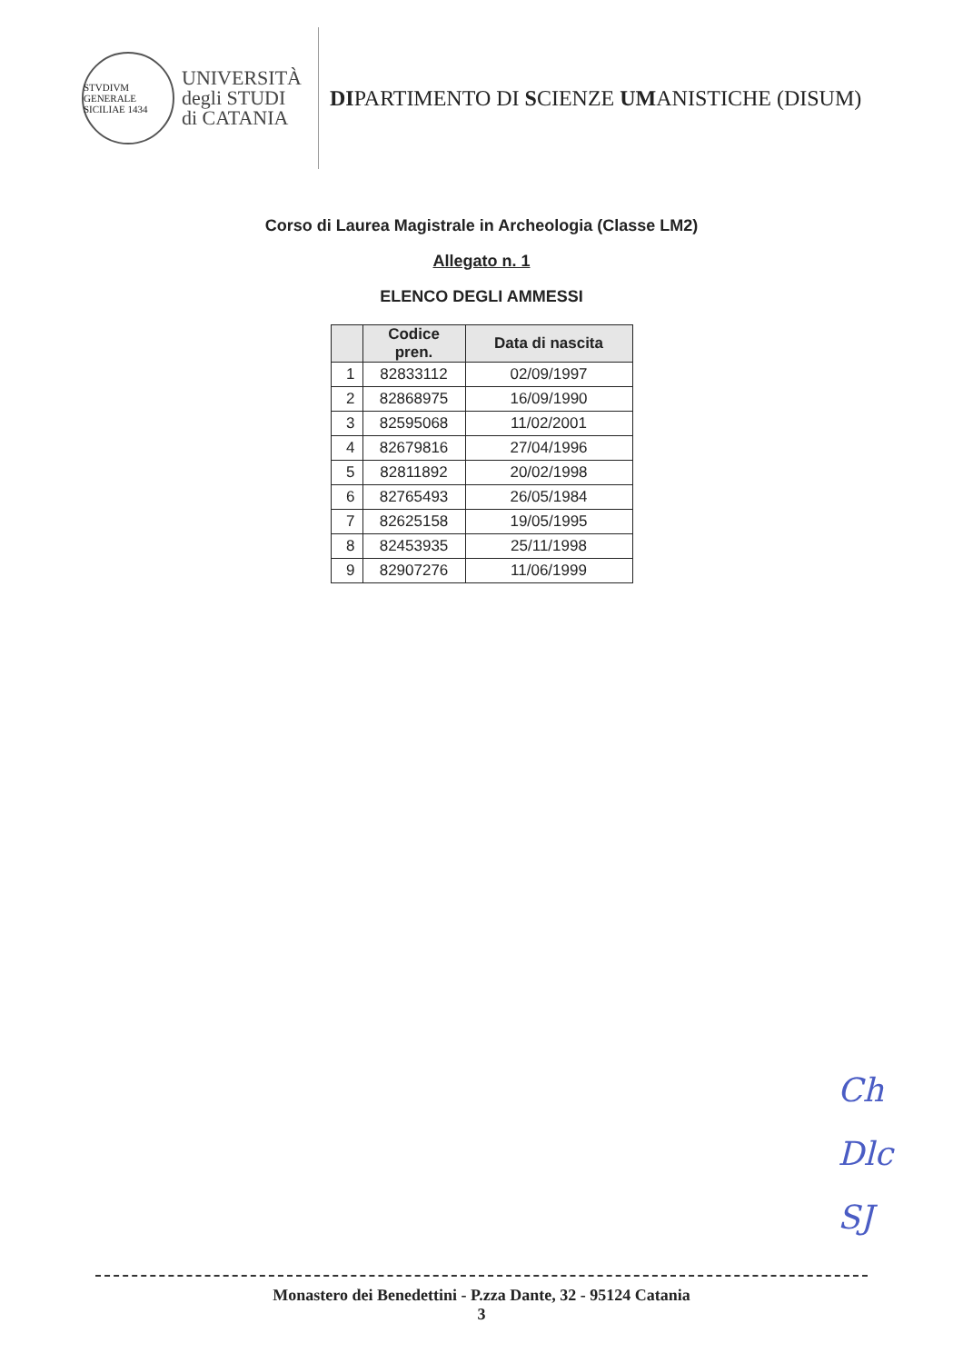STVDIVM GENERALE SICILIAE 1434
UNIVERSITÀ
degli STUDI
di CATANIA
DIPARTIMENTO DI SCIENZE UMANISTICHE (DISUM)
Corso di Laurea Magistrale in Archeologia (Classe LM2)
Allegato n. 1
ELENCO DEGLI AMMESSI
| | Codice pren. | Data di nascita |
| --- | --- | --- |
| 1 | 82833112 | 02/09/1997 |
| 2 | 82868975 | 16/09/1990 |
| 3 | 82595068 | 11/02/2001 |
| 4 | 82679816 | 27/04/1996 |
| 5 | 82811892 | 20/02/1998 |
| 6 | 82765493 | 26/05/1984 |
| 7 | 82625158 | 19/05/1995 |
| 8 | 82453935 | 25/11/1998 |
| 9 | 82907276 | 11/06/1999 |
Ch
Dlc
SJ
Monastero dei Benedettini - P.zza Dante, 32 - 95124 Catania
3